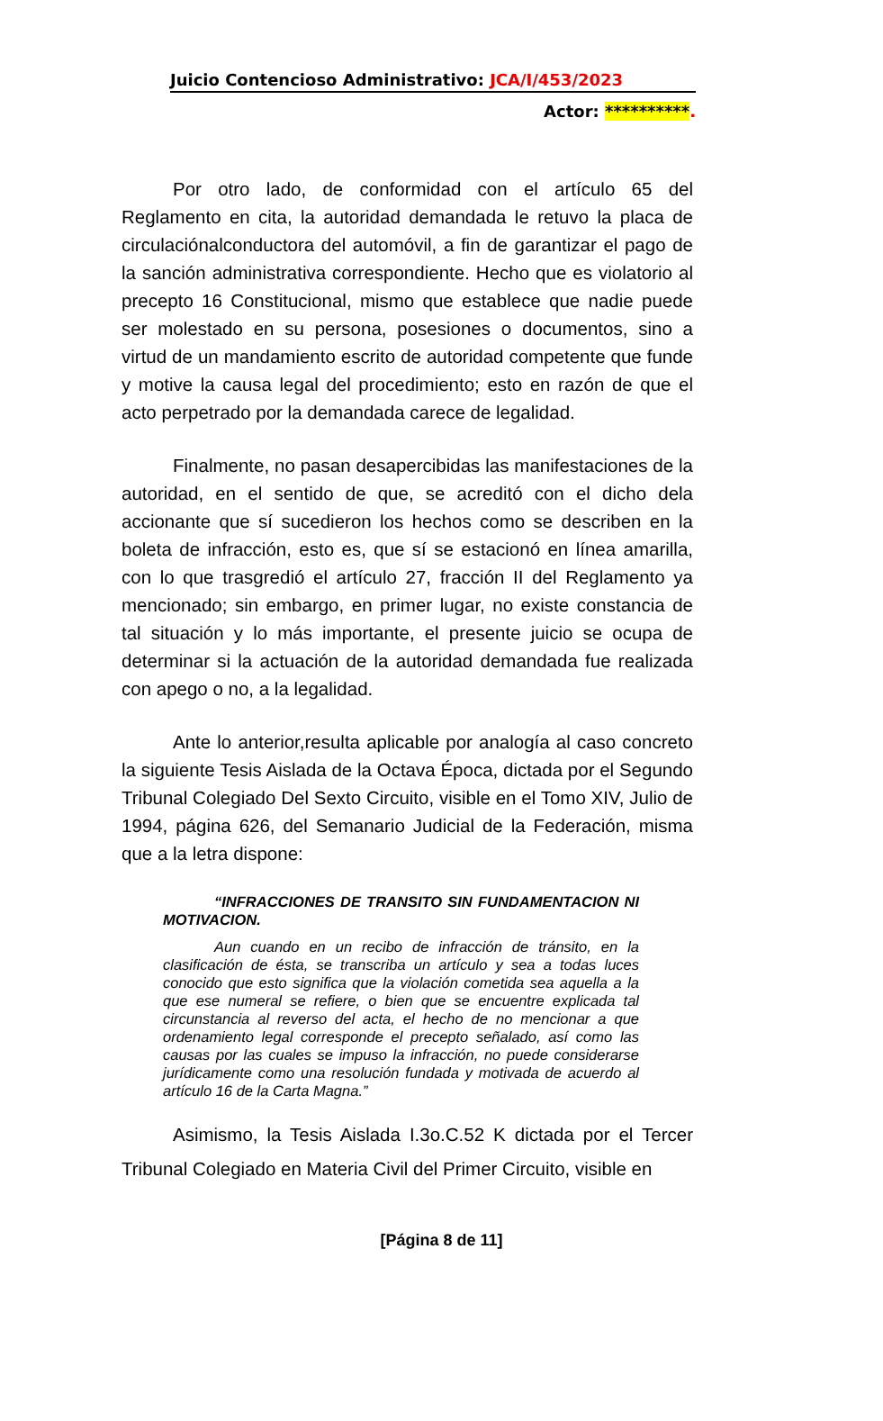Juicio Contencioso Administrativo: JCA/I/453/2023
Actor: **********.
Por otro lado, de conformidad con el artículo 65 del Reglamento en cita, la autoridad demandada le retuvo la placa de circulaciónalconductora del automóvil, a fin de garantizar el pago de la sanción administrativa correspondiente. Hecho que es violatorio al precepto 16 Constitucional, mismo que establece que nadie puede ser molestado en su persona, posesiones o documentos, sino a virtud de un mandamiento escrito de autoridad competente que funde y motive la causa legal del procedimiento; esto en razón de que el acto perpetrado por la demandada carece de legalidad.
Finalmente, no pasan desapercibidas las manifestaciones de la autoridad, en el sentido de que, se acreditó con el dicho dela accionante que sí sucedieron los hechos como se describen en la boleta de infracción, esto es, que sí se estacionó en línea amarilla, con lo que trasgredió el artículo 27, fracción II del Reglamento ya mencionado; sin embargo, en primer lugar, no existe constancia de tal situación y lo más importante, el presente juicio se ocupa de determinar si la actuación de la autoridad demandada fue realizada con apego o no, a la legalidad.
Ante lo anterior,resulta aplicable por analogía al caso concreto la siguiente Tesis Aislada de la Octava Época, dictada por el Segundo Tribunal Colegiado Del Sexto Circuito, visible en el Tomo XIV, Julio de 1994, página 626, del Semanario Judicial de la Federación, misma que a la letra dispone:
“INFRACCIONES DE TRANSITO SIN FUNDAMENTACION NI MOTIVACION.
Aun cuando en un recibo de infracción de tránsito, en la clasificación de ésta, se transcriba un artículo y sea a todas luces conocido que esto significa que la violación cometida sea aquella a la que ese numeral se refiere, o bien que se encuentre explicada tal circunstancia al reverso del acta, el hecho de no mencionar a que ordenamiento legal corresponde el precepto señalado, así como las causas por las cuales se impuso la infracción, no puede considerarse jurídicamente como una resolución fundada y motivada de acuerdo al artículo 16 de la Carta Magna.”
Asimismo, la Tesis Aislada I.3o.C.52 K dictada por el Tercer Tribunal Colegiado en Materia Civil del Primer Circuito, visible en
[Página 8 de 11]